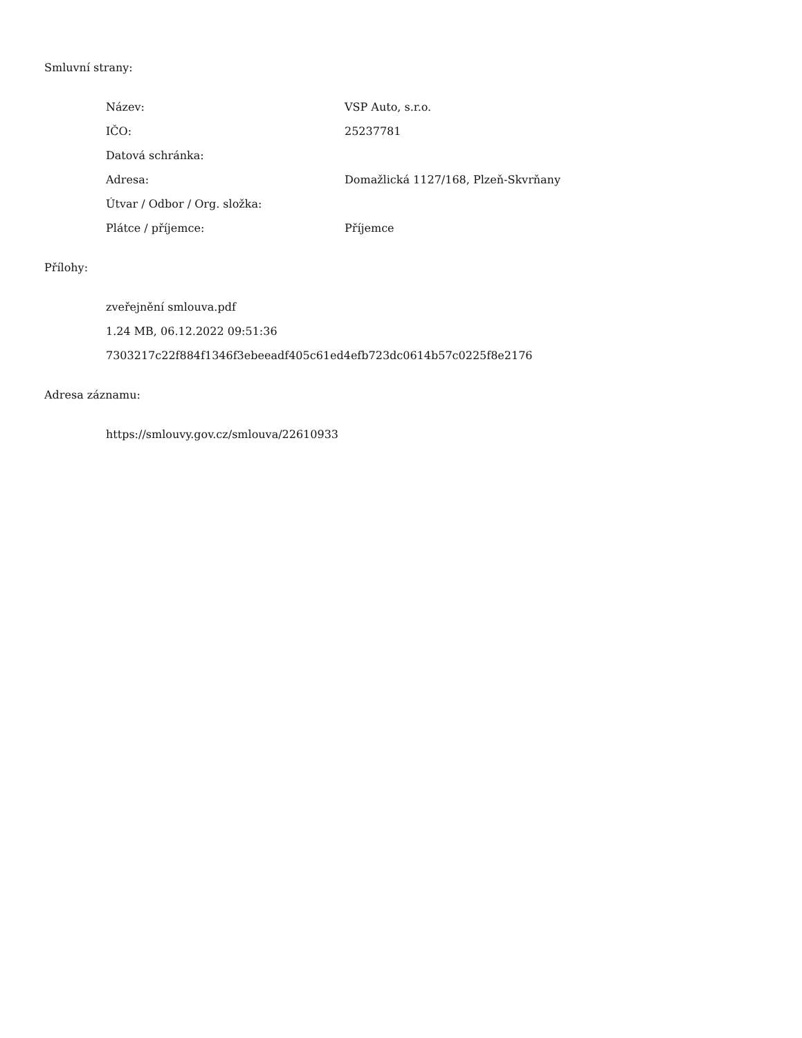Smluvní strany:
| Název: | VSP Auto, s.r.o. |
| IČO: | 25237781 |
| Datová schránka: | |
| Adresa: | Domažlická 1127/168, Plzeň-Skvrňany |
| Útvar / Odbor / Org. složka: | |
| Plátce / příjemce: | Příjemce |
Přílohy:
zveřejnění smlouva.pdf
1.24 MB, 06.12.2022 09:51:36
7303217c22f884f1346f3ebeeadf405c61ed4efb723dc0614b57c0225f8e2176
Adresa záznamu:
https://smlouvy.gov.cz/smlouva/22610933